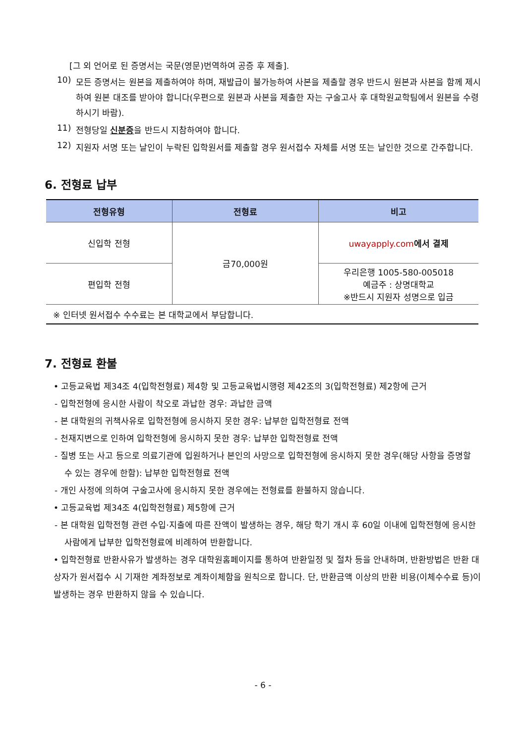[그 외 언어로 된 증명서는 국문(영문)번역하여 공증 후 제출].
10)
모든 증명서는 원본을 제출하여야 하며, 재발급이 불가능하여 사본을 제출할 경우 반드시 원본과 사본을 함께 제시하여 원본 대조를 받아야 합니다(우편으로 원본과 사본을 제출한 자는 구술고사 후 대학원교학팀에서 원본을 수령하시기 바람).
11)
전형당일 신분증을 반드시 지참하여야 합니다.
12)
지원자 서명 또는 날인이 누락된 입학원서를 제출할 경우 원서접수 자체를 서명 또는 날인한 것으로 간주합니다.
6. 전형료 납부
| 전형유형 | 전형료 | 비고 |
| --- | --- | --- |
| 신입학 전형 | 금70,000원 | uwayapply.com 에서 결제 |
| 편입학 전형 | | 우리은행 1005-580-005018 예금주 : 상명대학교 ※반드시 지원자 성명으로 입금 |
| ※ 인터넷 원서접수 수수료는 본 대학교에서 부담합니다. | | |
7. 전형료 환불
• 고등교육법 제34조 4(입학전형료) 제4항 및 고등교육법시행령 제42조의 3(입학전형료) 제2항에 근거
- 입학전형에 응시한 사람이 착오로 과납한 경우: 과납한 금액
- 본 대학원의 귀책사유로 입학전형에 응시하지 못한 경우: 납부한 입학전형료 전액
- 천재지변으로 인하여 입학전형에 응시하지 못한 경우: 납부한 입학전형료 전액
- 질병 또는 사고 등으로 의료기관에 입원하거나 본인의 사망으로 입학전형에 응시하지 못한 경우(해당 사항을 증명할 수 있는 경우에 한함): 납부한 입학전형료 전액
- 개인 사정에 의하여 구술고사에 응시하지 못한 경우에는 전형료를 환불하지 않습니다.
• 고등교육법 제34조 4(입학전형료) 제5항에 근거
- 본 대학원 입학전형 관련 수입·지출에 따른 잔액이 발생하는 경우, 해당 학기 개시 후 60일 이내에 입학전형에 응시한 사람에게 납부한 입학전형료에 비례하여 반환합니다.
• 입학전형료 반환사유가 발생하는 경우 대학원홈페이지를 통하여 반환일정 및 절차 등을 안내하며, 반환방법은 반환 대상자가 원서접수 시 기재한 계좌정보로 계좌이체함을 원칙으로 합니다. 단, 반환금액 이상의 반환 비용(이체수수료 등)이 발생하는 경우 반환하지 않을 수 있습니다.
- 6 -